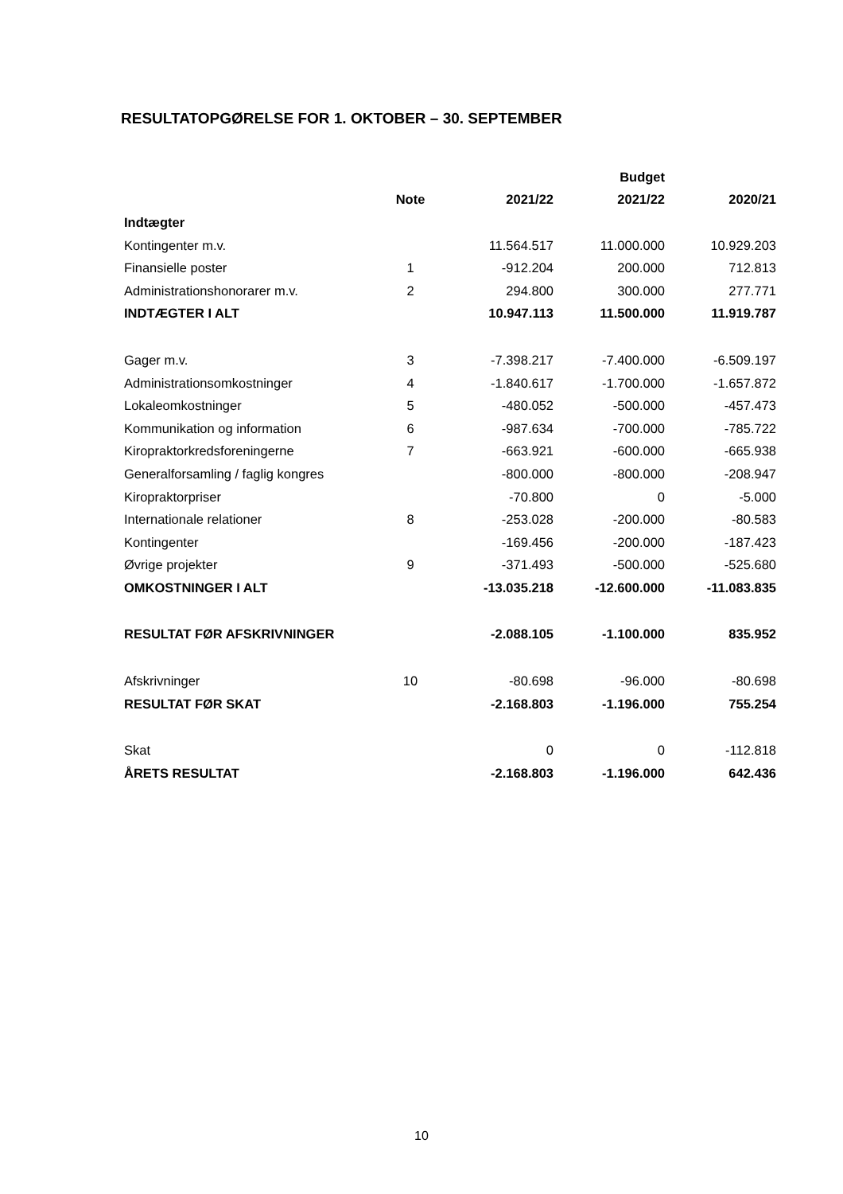RESULTATOPGØRELSE FOR 1. OKTOBER – 30. SEPTEMBER
| | | | Budget | |
| --- | --- | --- | --- | --- |
| | Note | 2021/22 | 2021/22 | 2020/21 |
| Indtægter | | | | |
| Kontingenter m.v. | | 11.564.517 | 11.000.000 | 10.929.203 |
| Finansielle poster | 1 | -912.204 | 200.000 | 712.813 |
| Administrationshonorarer m.v. | 2 | 294.800 | 300.000 | 277.771 |
| INDTÆGTER I ALT | | 10.947.113 | 11.500.000 | 11.919.787 |
| Gager m.v. | 3 | -7.398.217 | -7.400.000 | -6.509.197 |
| Administrationsomkostninger | 4 | -1.840.617 | -1.700.000 | -1.657.872 |
| Lokaleomkostninger | 5 | -480.052 | -500.000 | -457.473 |
| Kommunikation og information | 6 | -987.634 | -700.000 | -785.722 |
| Kiropraktorkredsforeningerne | 7 | -663.921 | -600.000 | -665.938 |
| Generalforsamling / faglig kongres | | -800.000 | -800.000 | -208.947 |
| Kiropraktorpriser | | -70.800 | 0 | -5.000 |
| Internationale relationer | 8 | -253.028 | -200.000 | -80.583 |
| Kontingenter | | -169.456 | -200.000 | -187.423 |
| Øvrige projekter | 9 | -371.493 | -500.000 | -525.680 |
| OMKOSTNINGER I ALT | | -13.035.218 | -12.600.000 | -11.083.835 |
| RESULTAT FØR AFSKRIVNINGER | | -2.088.105 | -1.100.000 | 835.952 |
| Afskrivninger | 10 | -80.698 | -96.000 | -80.698 |
| RESULTAT FØR SKAT | | -2.168.803 | -1.196.000 | 755.254 |
| Skat | | 0 | 0 | -112.818 |
| ÅRETS RESULTAT | | -2.168.803 | -1.196.000 | 642.436 |
10